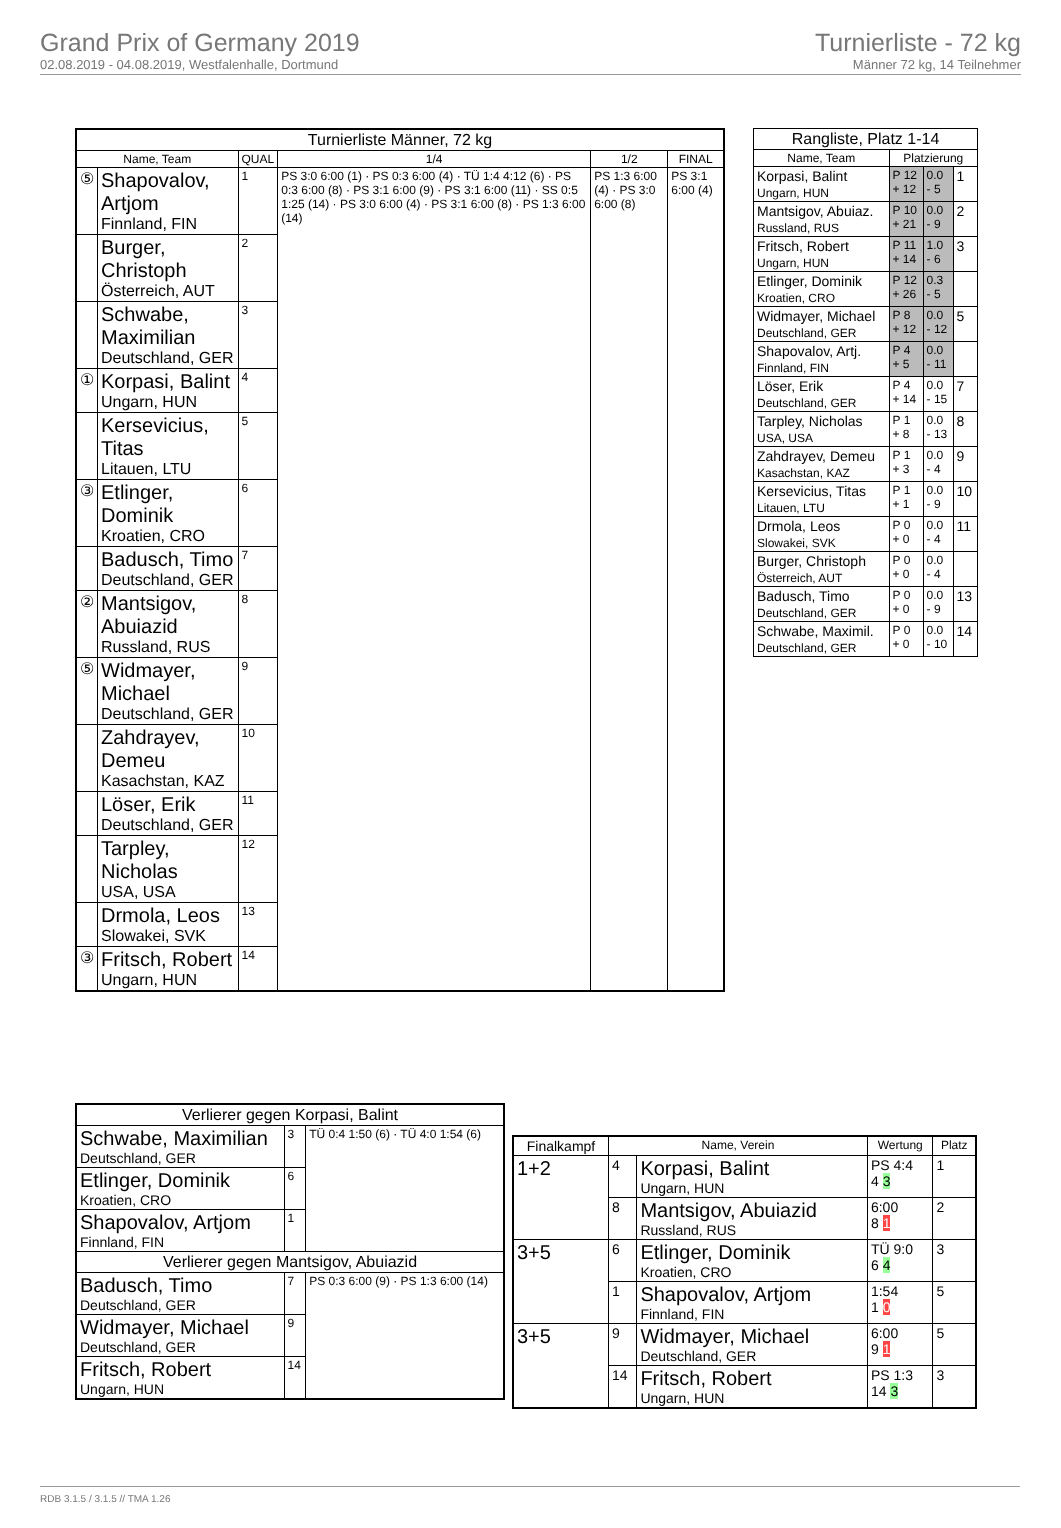Grand Prix of Germany 2019
02.08.2019 - 04.08.2019, Westfalenhalle, Dortmund
Turnierliste - 72 kg
Männer 72 kg, 14 Teilnehmer
| Turnierliste Männer, 72 kg | | | | | |
| --- | --- | --- | --- | --- | --- |
| Name, Team | | QUAL | 1/4 | 1/2 | FINAL |
| ⑤ | Shapovalov, Artjom Finnland, FIN | 1 | PS 3:0 6:00 (1) · PS 0:3 6:00 (4) · TÜ 1:4 4:12 (6) · PS 0:3 6:00 (8) · PS 3:1 6:00 (9) · PS 3:1 6:00 (11) · SS 0:5 1:25 (14) · PS 3:0 6:00 (4) · PS 3:1 6:00 (8) · PS 1:3 6:00 (14) | PS 1:3 6:00 (4) · PS 3:0 6:00 (8) | PS 3:1 6:00 (4) |
| | Burger, Christoph Österreich, AUT | 2 | | | |
| | Schwabe, Maximilian Deutschland, GER | 3 | | | |
| ① | Korpasi, Balint Ungarn, HUN | 4 | | | |
| | Kersevicius, Titas Litauen, LTU | 5 | | | |
| ③ | Etlinger, Dominik Kroatien, CRO | 6 | | | |
| | Badusch, Timo Deutschland, GER | 7 | | | |
| ② | Mantsigov, Abuiazid Russland, RUS | 8 | | | |
| ⑤ | Widmayer, Michael Deutschland, GER | 9 | | | |
| | Zahdrayev, Demeu Kasachstan, KAZ | 10 | | | |
| | Löser, Erik Deutschland, GER | 11 | | | |
| | Tarpley, Nicholas USA, USA | 12 | | | |
| | Drmola, Leos Slowakei, SVK | 13 | | | |
| ③ | Fritsch, Robert Ungarn, HUN | 14 | | | |
| Rangliste, Platz 1-14 | | | |
| --- | --- | --- | --- |
| Name, Team | Platzierung | | |
| Korpasi, Balint Ungarn, HUN | P 12 + 12 | 0.0 - 5 | 1 |
| Mantsigov, Abuiaz. Russland, RUS | P 10 + 21 | 0.0 - 9 | 2 |
| Fritsch, Robert Ungarn, HUN | P 11 + 14 | 1.0 - 6 | 3 |
| Etlinger, Dominik Kroatien, CRO | P 12 + 26 | 0.3 - 5 | |
| Widmayer, Michael Deutschland, GER | P 8 + 12 | 0.0 - 12 | 5 |
| Shapovalov, Artj. Finnland, FIN | P 4 + 5 | 0.0 - 11 | |
| Löser, Erik Deutschland, GER | P 4 + 14 | 0.0 - 15 | 7 |
| Tarpley, Nicholas USA, USA | P 1 + 8 | 0.0 - 13 | 8 |
| Zahdrayev, Demeu Kasachstan, KAZ | P 1 + 3 | 0.0 - 4 | 9 |
| Kersevicius, Titas Litauen, LTU | P 1 + 1 | 0.0 - 9 | 10 |
| Drmola, Leos Slowakei, SVK | P 0 + 0 | 0.0 - 4 | 11 |
| Burger, Christoph Österreich, AUT | P 0 + 0 | 0.0 - 4 | |
| Badusch, Timo Deutschland, GER | P 0 + 0 | 0.0 - 9 | 13 |
| Schwabe, Maximil. Deutschland, GER | P 0 + 0 | 0.0 - 10 | 14 |
| Verlierer gegen Korpasi, Balint | | |
| --- | --- | --- |
| Schwabe, Maximilian Deutschland, GER | 3 | TÜ 0:4 1:50 (6) · TÜ 4:0 1:54 (6) |
| Etlinger, Dominik Kroatien, CRO | 6 | |
| Shapovalov, Artjom Finnland, FIN | 1 | |
| Verlierer gegen Mantsigov, Abuiazid | | |
| Badusch, Timo Deutschland, GER | 7 | PS 0:3 6:00 (9) · PS 1:3 6:00 (14) |
| Widmayer, Michael Deutschland, GER | 9 | |
| Fritsch, Robert Ungarn, HUN | 14 | |
| Finalkampf | Name, Verein | | Wertung | Platz |
| --- | --- | --- | --- | --- |
| 1+2 | 4 | Korpasi, Balint Ungarn, HUN | PS 4:4 4 3 | 1 |
| | 8 | Mantsigov, Abuiazid Russland, RUS | 6:00 8 1 | 2 |
| 3+5 | 6 | Etlinger, Dominik Kroatien, CRO | TÜ 9:0 6 4 | 3 |
| | 1 | Shapovalov, Artjom Finnland, FIN | 1:54 1 0 | 5 |
| 3+5 | 9 | Widmayer, Michael Deutschland, GER | 6:00 9 1 | 5 |
| | 14 | Fritsch, Robert Ungarn, HUN | PS 1:3 14 3 | 3 |
RDB 3.1.5 / 3.1.5 // TMA 1.26